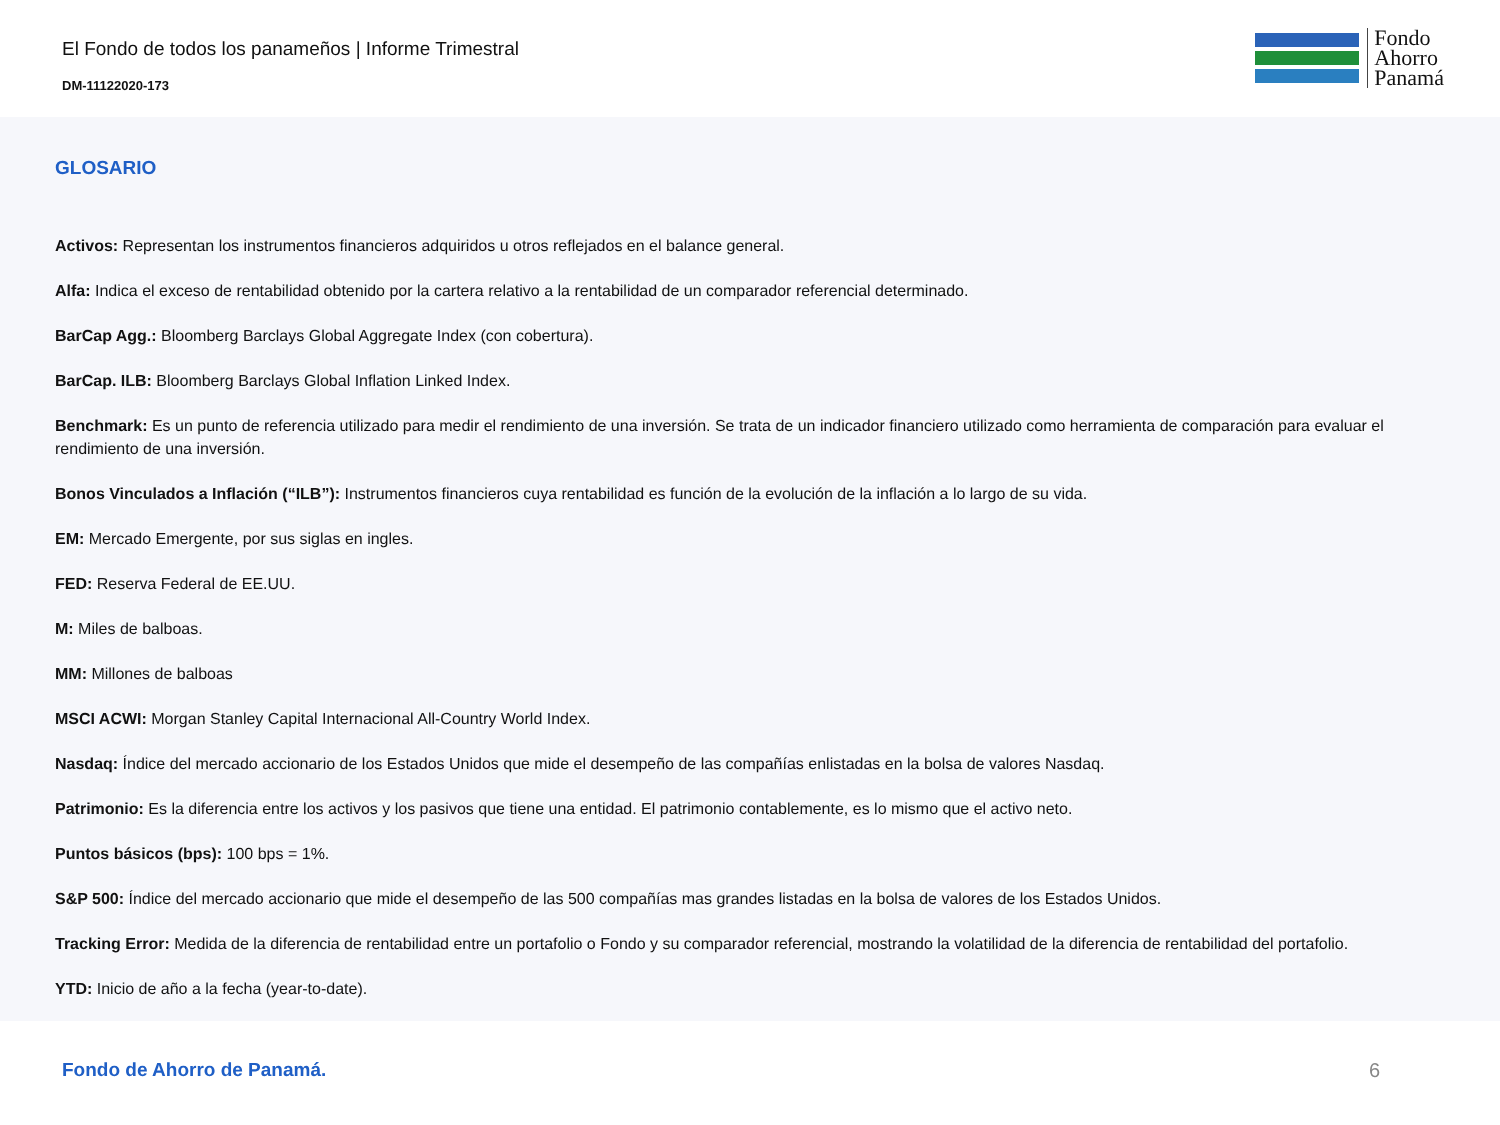El Fondo de todos los panameños | Informe Trimestral
DM-11122020-173
Fondo
Ahorro
Panamá
GLOSARIO
Activos: Representan los instrumentos financieros adquiridos u otros reflejados en el balance general.
Alfa: Indica el exceso de rentabilidad obtenido por la cartera relativo a la rentabilidad de un comparador referencial determinado.
BarCap Agg.: Bloomberg Barclays Global Aggregate Index (con cobertura).
BarCap. ILB: Bloomberg Barclays Global Inflation Linked Index.
Benchmark: Es un punto de referencia utilizado para medir el rendimiento de una inversión. Se trata de un indicador financiero utilizado como herramienta de comparación para evaluar el rendimiento de una inversión.
Bonos Vinculados a Inflación (“ILB”): Instrumentos financieros cuya rentabilidad es función de la evolución de la inflación a lo largo de su vida.
EM: Mercado Emergente, por sus siglas en ingles.
FED: Reserva Federal de EE.UU.
M: Miles de balboas.
MM: Millones de balboas
MSCI ACWI: Morgan Stanley Capital Internacional All-Country World Index.
Nasdaq: Índice del mercado accionario de los Estados Unidos que mide el desempeño de las compañías enlistadas en la bolsa de valores Nasdaq.
Patrimonio: Es la diferencia entre los activos y los pasivos que tiene una entidad. El patrimonio contablemente, es lo mismo que el activo neto.
Puntos básicos (bps): 100 bps = 1%.
S&P 500: Índice del mercado accionario que mide el desempeño de las 500 compañías mas grandes listadas en la bolsa de valores de los Estados Unidos.
Tracking Error: Medida de la diferencia de rentabilidad entre un portafolio o Fondo y su comparador referencial, mostrando la volatilidad de la diferencia de rentabilidad del portafolio.
YTD: Inicio de año a la fecha (year-to-date).
Fondo de Ahorro de Panamá. 6